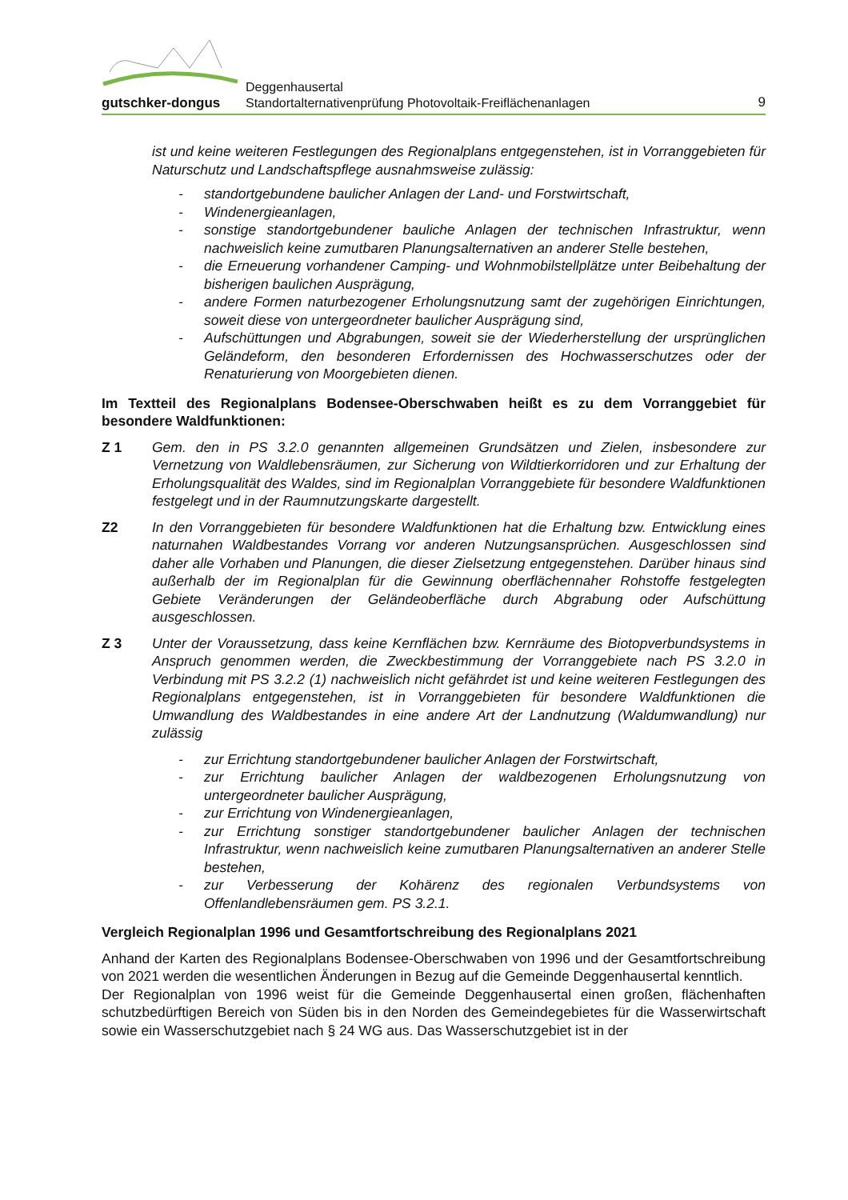gutschker-dongus
Deggenhausertal
Standortalternativenprüfung Photovoltaik-Freiflächenanlagen
9
ist und keine weiteren Festlegungen des Regionalplans entgegenstehen, ist in Vorranggebieten für Naturschutz und Landschaftspflege ausnahmsweise zulässig:
- standortgebundene baulicher Anlagen der Land- und Forstwirtschaft,
- Windenergieanlagen,
- sonstige standortgebundener bauliche Anlagen der technischen Infrastruktur, wenn nachweislich keine zumutbaren Planungsalternativen an anderer Stelle bestehen,
- die Erneuerung vorhandener Camping- und Wohnmobilstellplätze unter Beibehaltung der bisherigen baulichen Ausprägung,
- andere Formen naturbezogener Erholungsnutzung samt der zugehörigen Einrichtungen, soweit diese von untergeordneter baulicher Ausprägung sind,
- Aufschüttungen und Abgrabungen, soweit sie der Wiederherstellung der ursprünglichen Geländeform, den besonderen Erfordernissen des Hochwasserschutzes oder der Renaturierung von Moorgebieten dienen.
Im Textteil des Regionalplans Bodensee-Oberschwaben heißt es zu dem Vorranggebiet für besondere Waldfunktionen:
Z 1 Gem. den in PS 3.2.0 genannten allgemeinen Grundsätzen und Zielen, insbesondere zur Vernetzung von Waldlebensräumen, zur Sicherung von Wildtierkorridoren und zur Erhaltung der Erholungsqualität des Waldes, sind im Regionalplan Vorranggebiete für besondere Waldfunktionen festgelegt und in der Raumnutzungskarte dargestellt.
Z2 In den Vorranggebieten für besondere Waldfunktionen hat die Erhaltung bzw. Entwicklung eines naturnahen Waldbestandes Vorrang vor anderen Nutzungsansprüchen. Ausgeschlossen sind daher alle Vorhaben und Planungen, die dieser Zielsetzung entgegenstehen. Darüber hinaus sind außerhalb der im Regionalplan für die Gewinnung oberflächennaher Rohstoffe festgelegten Gebiete Veränderungen der Geländeoberfläche durch Abgrabung oder Aufschüttung ausgeschlossen.
Z 3 Unter der Voraussetzung, dass keine Kernflächen bzw. Kernräume des Biotopverbundsystems in Anspruch genommen werden, die Zweckbestimmung der Vorranggebiete nach PS 3.2.0 in Verbindung mit PS 3.2.2 (1) nachweislich nicht gefährdet ist und keine weiteren Festlegungen des Regionalplans entgegenstehen, ist in Vorranggebieten für besondere Waldfunktionen die Umwandlung des Waldbestandes in eine andere Art der Landnutzung (Waldumwandlung) nur zulässig
- zur Errichtung standortgebundener baulicher Anlagen der Forstwirtschaft,
- zur Errichtung baulicher Anlagen der waldbezogenen Erholungsnutzung von untergeordneter baulicher Ausprägung,
- zur Errichtung von Windenergieanlagen,
- zur Errichtung sonstiger standortgebundener baulicher Anlagen der technischen Infrastruktur, wenn nachweislich keine zumutbaren Planungsalternativen an anderer Stelle bestehen,
- zur Verbesserung der Kohärenz des regionalen Verbundsystems von Offenlandlebensräumen gem. PS 3.2.1.
Vergleich Regionalplan 1996 und Gesamtfortschreibung des Regionalplans 2021
Anhand der Karten des Regionalplans Bodensee-Oberschwaben von 1996 und der Gesamtfortschreibung von 2021 werden die wesentlichen Änderungen in Bezug auf die Gemeinde Deggenhausertal kenntlich.
Der Regionalplan von 1996 weist für die Gemeinde Deggenhausertal einen großen, flächenhaften schutzbedürftigen Bereich von Süden bis in den Norden des Gemeindegebietes für die Wasserwirtschaft sowie ein Wasserschutzgebiet nach § 24 WG aus. Das Wasserschutzgebiet ist in der